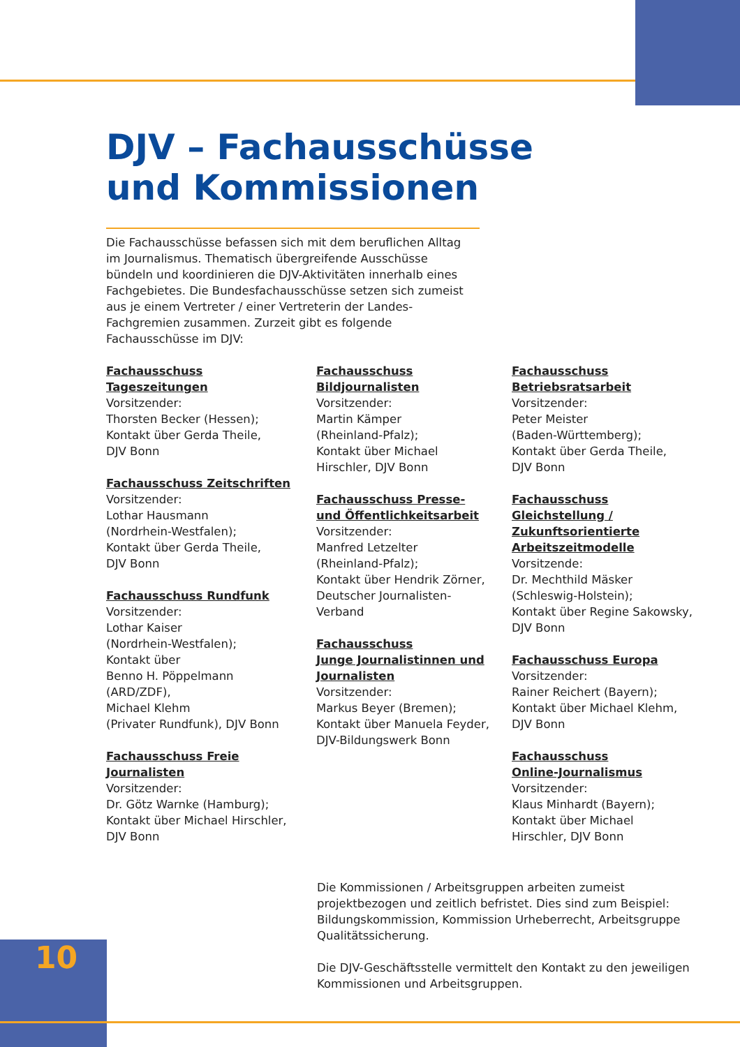DJV – Fachausschüsse
und Kommissionen
Die Fachausschüsse befassen sich mit dem beruflichen Alltag im Journalismus. Thematisch übergreifende Ausschüsse bündeln und koordinieren die DJV-Aktivitäten innerhalb eines Fachgebietes. Die Bundesfachausschüsse setzen sich zumeist aus je einem Vertreter / einer Vertreterin der Landes-Fachgremien zusammen. Zurzeit gibt es folgende Fachausschüsse im DJV:
Fachausschuss Tageszeitungen
Vorsitzender:
Thorsten Becker (Hessen);
Kontakt über Gerda Theile,
DJV Bonn
Fachausschuss Zeitschriften
Vorsitzender:
Lothar Hausmann
(Nordrhein-Westfalen);
Kontakt über Gerda Theile,
DJV Bonn
Fachausschuss Rundfunk
Vorsitzender:
Lothar Kaiser
(Nordrhein-Westfalen);
Kontakt über
Benno H. Pöppelmann (ARD/ZDF),
Michael Klehm
(Privater Rundfunk), DJV Bonn
Fachausschuss Freie Journalisten
Vorsitzender:
Dr. Götz Warnke (Hamburg);
Kontakt über Michael Hirschler,
DJV Bonn
Fachausschuss
Bildjournalisten
Vorsitzender:
Martin Kämper
(Rheinland-Pfalz);
Kontakt über Michael
Hirschler, DJV Bonn
Fachausschuss Presse-
und Öffentlichkeitsarbeit
Vorsitzender:
Manfred Letzelter
(Rheinland-Pfalz);
Kontakt über Hendrik Zörner,
Deutscher Journalisten-Verband
Fachausschuss
Junge Journalistinnen und
Journalisten
Vorsitzender:
Markus Beyer (Bremen);
Kontakt über Manuela Feyder,
DJV-Bildungswerk Bonn
Fachausschuss
Betriebsratsarbeit
Vorsitzender:
Peter Meister
(Baden-Württemberg);
Kontakt über Gerda Theile,
DJV Bonn
Fachausschuss Gleichstellung /
Zukunftsorientierte
Arbeitszeitmodelle
Vorsitzende:
Dr. Mechthild Mäsker
(Schleswig-Holstein);
Kontakt über Regine Sakowsky,
DJV Bonn
Fachausschuss Europa
Vorsitzender:
Rainer Reichert (Bayern);
Kontakt über Michael Klehm,
DJV Bonn
Fachausschuss
Online-Journalismus
Vorsitzender:
Klaus Minhardt (Bayern);
Kontakt über Michael
Hirschler, DJV Bonn
Die Kommissionen / Arbeitsgruppen arbeiten zumeist projektbezogen und zeitlich befristet. Dies sind zum Beispiel: Bildungskommission, Kommission Urheberrecht, Arbeitsgruppe Qualitätssicherung.
Die DJV-Geschäftsstelle vermittelt den Kontakt zu den jeweiligen Kommissionen und Arbeitsgruppen.
10